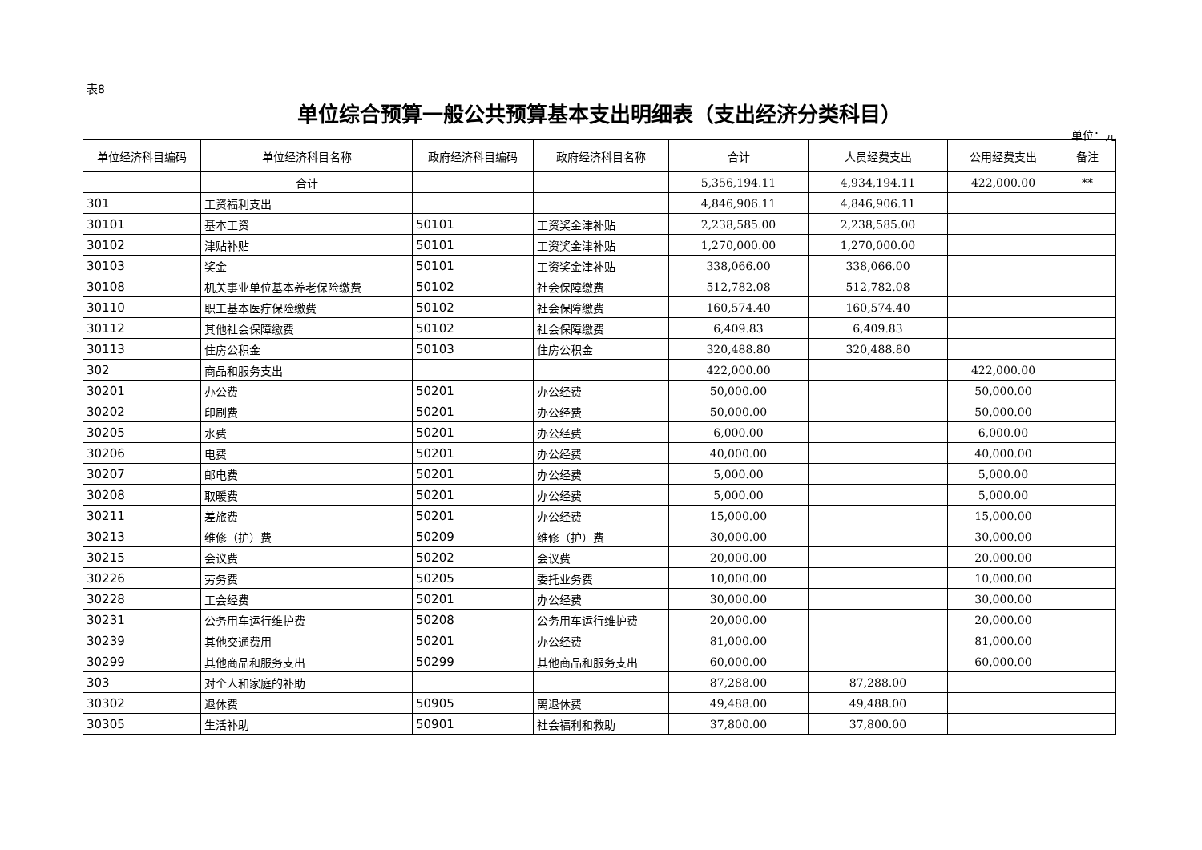表8
单位综合预算一般公共预算基本支出明细表（支出经济分类科目）
单位：元
| 单位经济科目编码 | 单位经济科目名称 | 政府经济科目编码 | 政府经济科目名称 | 合计 | 人员经费支出 | 公用经费支出 | 备注 |
| --- | --- | --- | --- | --- | --- | --- | --- |
| | 合计 | | | 5,356,194.11 | 4,934,194.11 | 422,000.00 | ** |
| 301 | 工资福利支出 | | | 4,846,906.11 | 4,846,906.11 | | |
| 30101 | 基本工资 | 50101 | 工资奖金津补贴 | 2,238,585.00 | 2,238,585.00 | | |
| 30102 | 津贴补贴 | 50101 | 工资奖金津补贴 | 1,270,000.00 | 1,270,000.00 | | |
| 30103 | 奖金 | 50101 | 工资奖金津补贴 | 338,066.00 | 338,066.00 | | |
| 30108 | 机关事业单位基本养老保险缴费 | 50102 | 社会保障缴费 | 512,782.08 | 512,782.08 | | |
| 30110 | 职工基本医疗保险缴费 | 50102 | 社会保障缴费 | 160,574.40 | 160,574.40 | | |
| 30112 | 其他社会保障缴费 | 50102 | 社会保障缴费 | 6,409.83 | 6,409.83 | | |
| 30113 | 住房公积金 | 50103 | 住房公积金 | 320,488.80 | 320,488.80 | | |
| 302 | 商品和服务支出 | | | 422,000.00 | | 422,000.00 | |
| 30201 | 办公费 | 50201 | 办公经费 | 50,000.00 | | 50,000.00 | |
| 30202 | 印刷费 | 50201 | 办公经费 | 50,000.00 | | 50,000.00 | |
| 30205 | 水费 | 50201 | 办公经费 | 6,000.00 | | 6,000.00 | |
| 30206 | 电费 | 50201 | 办公经费 | 40,000.00 | | 40,000.00 | |
| 30207 | 邮电费 | 50201 | 办公经费 | 5,000.00 | | 5,000.00 | |
| 30208 | 取暖费 | 50201 | 办公经费 | 5,000.00 | | 5,000.00 | |
| 30211 | 差旅费 | 50201 | 办公经费 | 15,000.00 | | 15,000.00 | |
| 30213 | 维修（护）费 | 50209 | 维修（护）费 | 30,000.00 | | 30,000.00 | |
| 30215 | 会议费 | 50202 | 会议费 | 20,000.00 | | 20,000.00 | |
| 30226 | 劳务费 | 50205 | 委托业务费 | 10,000.00 | | 10,000.00 | |
| 30228 | 工会经费 | 50201 | 办公经费 | 30,000.00 | | 30,000.00 | |
| 30231 | 公务用车运行维护费 | 50208 | 公务用车运行维护费 | 20,000.00 | | 20,000.00 | |
| 30239 | 其他交通费用 | 50201 | 办公经费 | 81,000.00 | | 81,000.00 | |
| 30299 | 其他商品和服务支出 | 50299 | 其他商品和服务支出 | 60,000.00 | | 60,000.00 | |
| 303 | 对个人和家庭的补助 | | | 87,288.00 | 87,288.00 | | |
| 30302 | 退休费 | 50905 | 离退休费 | 49,488.00 | 49,488.00 | | |
| 30305 | 生活补助 | 50901 | 社会福利和救助 | 37,800.00 | 37,800.00 | | |